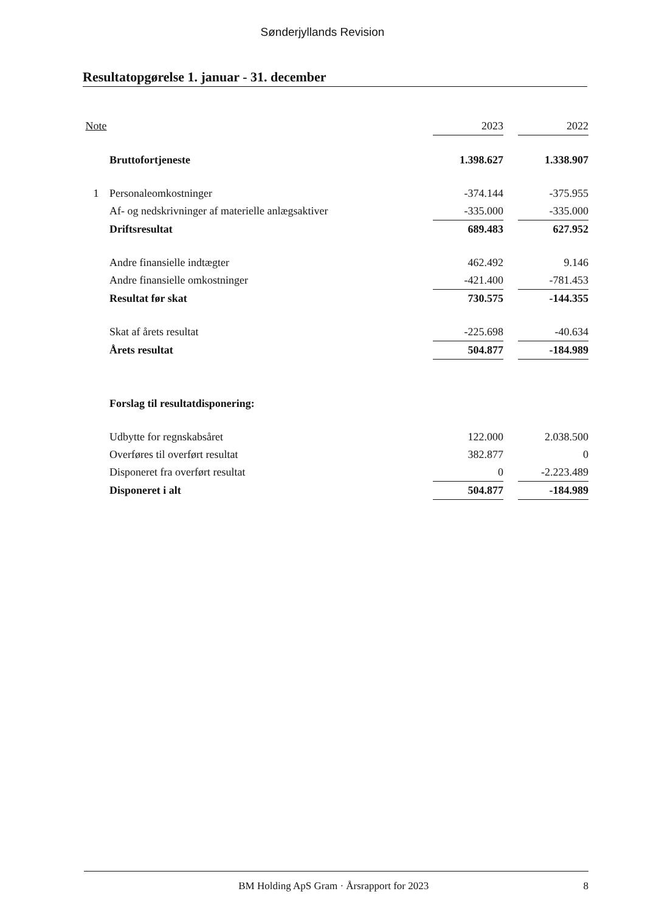Sønderjyllands Revision
Resultatopgørelse 1. januar - 31. december
| Note | | 2023 | | 2022 |
| --- | --- | --- | --- | --- |
| | Bruttofortjeneste | 1.398.627 | | 1.338.907 |
| 1 | Personaleomkostninger | -374.144 | | -375.955 |
| | Af- og nedskrivninger af materielle anlægsaktiver | -335.000 | | -335.000 |
| | Driftsresultat | 689.483 | | 627.952 |
| | Andre finansielle indtægter | 462.492 | | 9.146 |
| | Andre finansielle omkostninger | -421.400 | | -781.453 |
| | Resultat før skat | 730.575 | | -144.355 |
| | Skat af årets resultat | -225.698 | | -40.634 |
| | Årets resultat | 504.877 | | -184.989 |
| | Forslag til resultatdisponering: | | | |
| | Udbytte for regnskabsåret | 122.000 | | 2.038.500 |
| | Overføres til overført resultat | 382.877 | | 0 |
| | Disponeret fra overført resultat | 0 | | -2.223.489 |
| | Disponeret i alt | 504.877 | | -184.989 |
BM Holding ApS Gram · Årsrapport for 2023 8